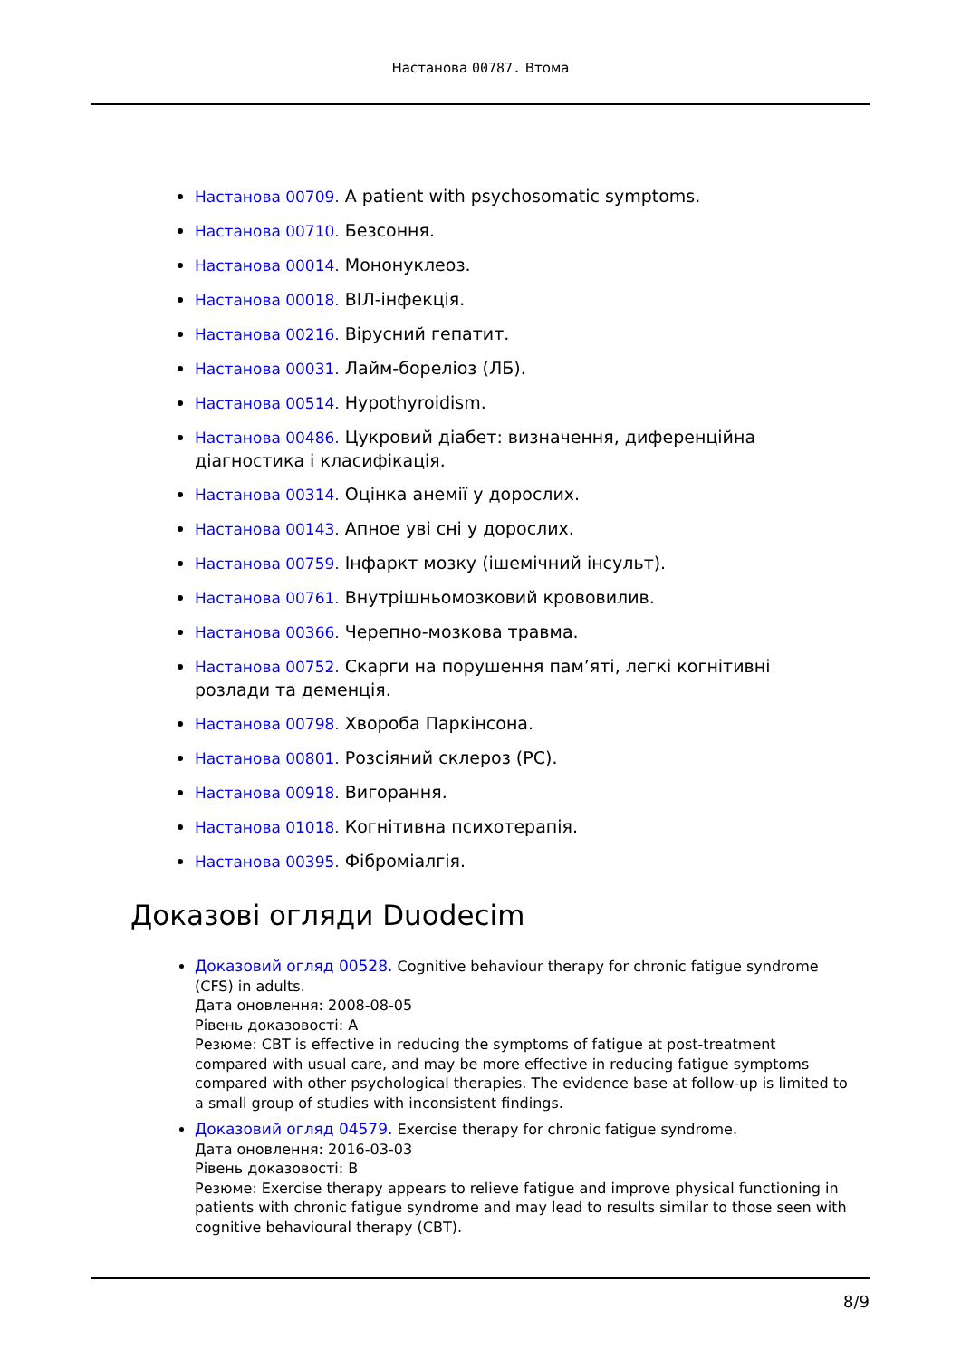Настанова 00787. Втома
Настанова 00709. A patient with psychosomatic symptoms.
Настанова 00710. Безсоння.
Настанова 00014. Мононуклеоз.
Настанова 00018. ВІЛ-інфекція.
Настанова 00216. Вірусний гепатит.
Настанова 00031. Лайм-бореліоз (ЛБ).
Настанова 00514. Hypothyroidism.
Настанова 00486. Цукровий діабет: визначення, диференційна діагностика і класифікація.
Настанова 00314. Оцінка анемії у дорослих.
Настанова 00143. Апное уві сні у дорослих.
Настанова 00759. Інфаркт мозку (ішемічний інсульт).
Настанова 00761. Внутрішньомозковий крововилив.
Настанова 00366. Черепно-мозкова травма.
Настанова 00752. Скарги на порушення пам’яті, легкі когнітивні розлади та деменція.
Настанова 00798. Хвороба Паркінсона.
Настанова 00801. Розсіяний склероз (РС).
Настанова 00918. Вигорання.
Настанова 01018. Когнітивна психотерапія.
Настанова 00395. Фіброміалгія.
Доказові огляди Duodecim
Доказовий огляд 00528. Cognitive behaviour therapy for chronic fatigue syndrome (CFS) in adults.
Дата оновлення: 2008-08-05
Рівень доказовості: A
Резюме: CBT is effective in reducing the symptoms of fatigue at post-treatment compared with usual care, and may be more effective in reducing fatigue symptoms compared with other psychological therapies. The evidence base at follow-up is limited to a small group of studies with inconsistent findings.
Доказовий огляд 04579. Exercise therapy for chronic fatigue syndrome.
Дата оновлення: 2016-03-03
Рівень доказовості: B
Резюме: Exercise therapy appears to relieve fatigue and improve physical functioning in patients with chronic fatigue syndrome and may lead to results similar to those seen with cognitive behavioural therapy (CBT).
8/9